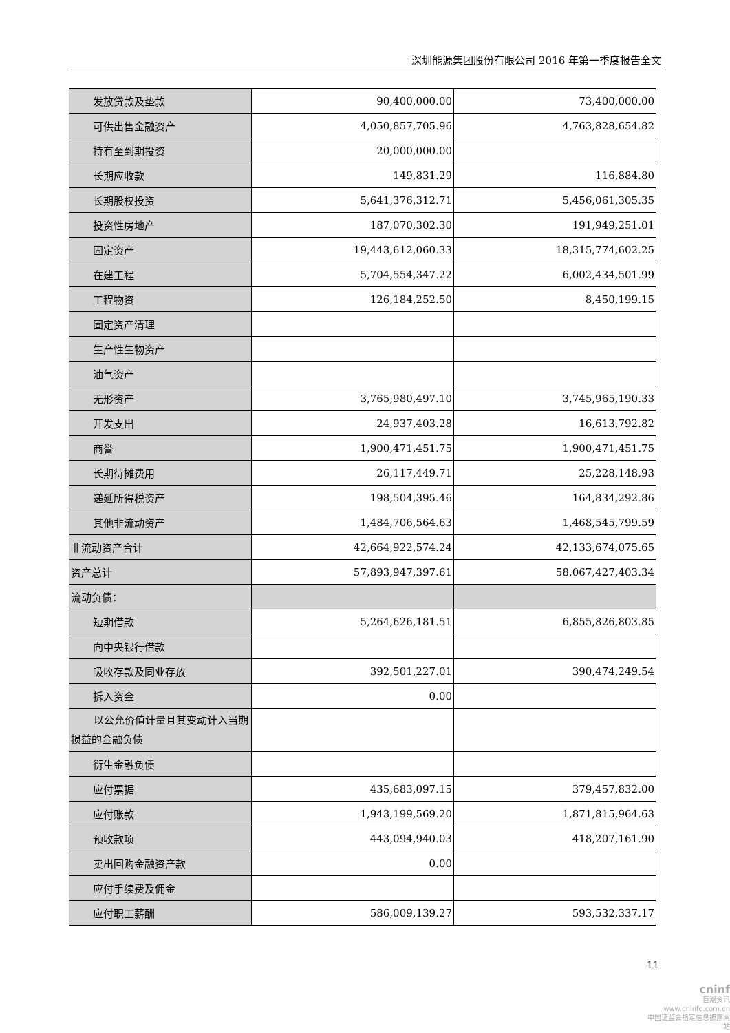深圳能源集团股份有限公司 2016 年第一季度报告全文
| 发放贷款及垫款 | 90,400,000.00 | 73,400,000.00 |
| 可供出售金融资产 | 4,050,857,705.96 | 4,763,828,654.82 |
| 持有至到期投资 | 20,000,000.00 | |
| 长期应收款 | 149,831.29 | 116,884.80 |
| 长期股权投资 | 5,641,376,312.71 | 5,456,061,305.35 |
| 投资性房地产 | 187,070,302.30 | 191,949,251.01 |
| 固定资产 | 19,443,612,060.33 | 18,315,774,602.25 |
| 在建工程 | 5,704,554,347.22 | 6,002,434,501.99 |
| 工程物资 | 126,184,252.50 | 8,450,199.15 |
| 固定资产清理 | | |
| 生产性生物资产 | | |
| 油气资产 | | |
| 无形资产 | 3,765,980,497.10 | 3,745,965,190.33 |
| 开发支出 | 24,937,403.28 | 16,613,792.82 |
| 商誉 | 1,900,471,451.75 | 1,900,471,451.75 |
| 长期待摊费用 | 26,117,449.71 | 25,228,148.93 |
| 递延所得税资产 | 198,504,395.46 | 164,834,292.86 |
| 其他非流动资产 | 1,484,706,564.63 | 1,468,545,799.59 |
| 非流动资产合计 | 42,664,922,574.24 | 42,133,674,075.65 |
| 资产总计 | 57,893,947,397.61 | 58,067,427,403.34 |
| 流动负债： | | |
| 短期借款 | 5,264,626,181.51 | 6,855,826,803.85 |
| 向中央银行借款 | | |
| 吸收存款及同业存放 | 392,501,227.01 | 390,474,249.54 |
| 拆入资金 | 0.00 | |
| 以公允价值计量且其变动计入当期损益的金融负债 | | |
| 衍生金融负债 | | |
| 应付票据 | 435,683,097.15 | 379,457,832.00 |
| 应付账款 | 1,943,199,569.20 | 1,871,815,964.63 |
| 预收款项 | 443,094,940.03 | 418,207,161.90 |
| 卖出回购金融资产款 | 0.00 | |
| 应付手续费及佣金 | | |
| 应付职工薪酬 | 586,009,139.27 | 593,532,337.17 |
11
cninf
巨潮资讯
www.cninfo.com.cn
中国证监会指定信息披露网站